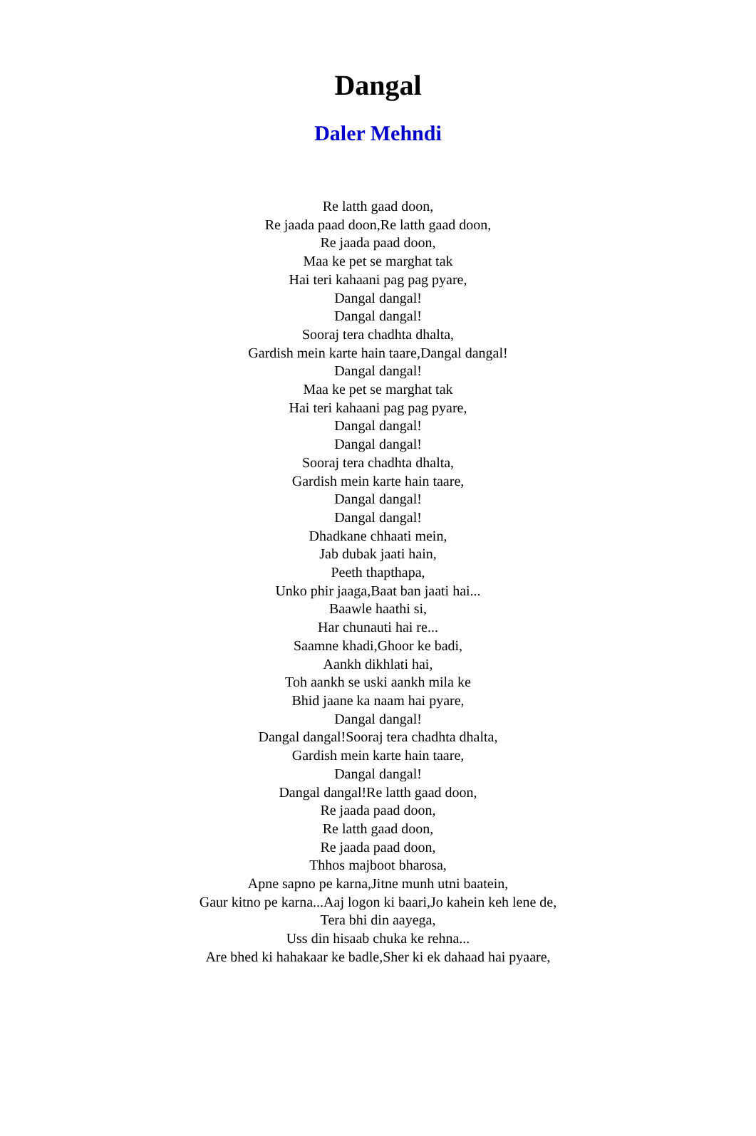Dangal
Daler Mehndi
Re latth gaad doon,
Re jaada paad doon,Re latth gaad doon,
Re jaada paad doon,
Maa ke pet se marghat tak
Hai teri kahaani pag pag pyare,
Dangal dangal!
Dangal dangal!
Sooraj tera chadhta dhalta,
Gardish mein karte hain taare,Dangal dangal!
Dangal dangal!
Maa ke pet se marghat tak
Hai teri kahaani pag pag pyare,
Dangal dangal!
Dangal dangal!
Sooraj tera chadhta dhalta,
Gardish mein karte hain taare,
Dangal dangal!
Dangal dangal!
Dhadkane chhaati mein,
Jab dubak jaati hain,
Peeth thapthapa,
Unko phir jaaga,Baat ban jaati hai...
Baawle haathi si,
Har chunauti hai re...
Saamne khadi,Ghoor ke badi,
Aankh dikhlati hai,
Toh aankh se uski aankh mila ke
Bhid jaane ka naam hai pyare,
Dangal dangal!
Dangal dangal!Sooraj tera chadhta dhalta,
Gardish mein karte hain taare,
Dangal dangal!
Dangal dangal!Re latth gaad doon,
Re jaada paad doon,
Re latth gaad doon,
Re jaada paad doon,
Thhos majboot bharosa,
Apne sapno pe karna,Jitne munh utni baatein,
Gaur kitno pe karna...Aaj logon ki baari,Jo kahein keh lene de,
Tera bhi din aayega,
Uss din hisaab chuka ke rehna...
Are bhed ki hahakaar ke badle,Sher ki ek dahaad hai pyaare,